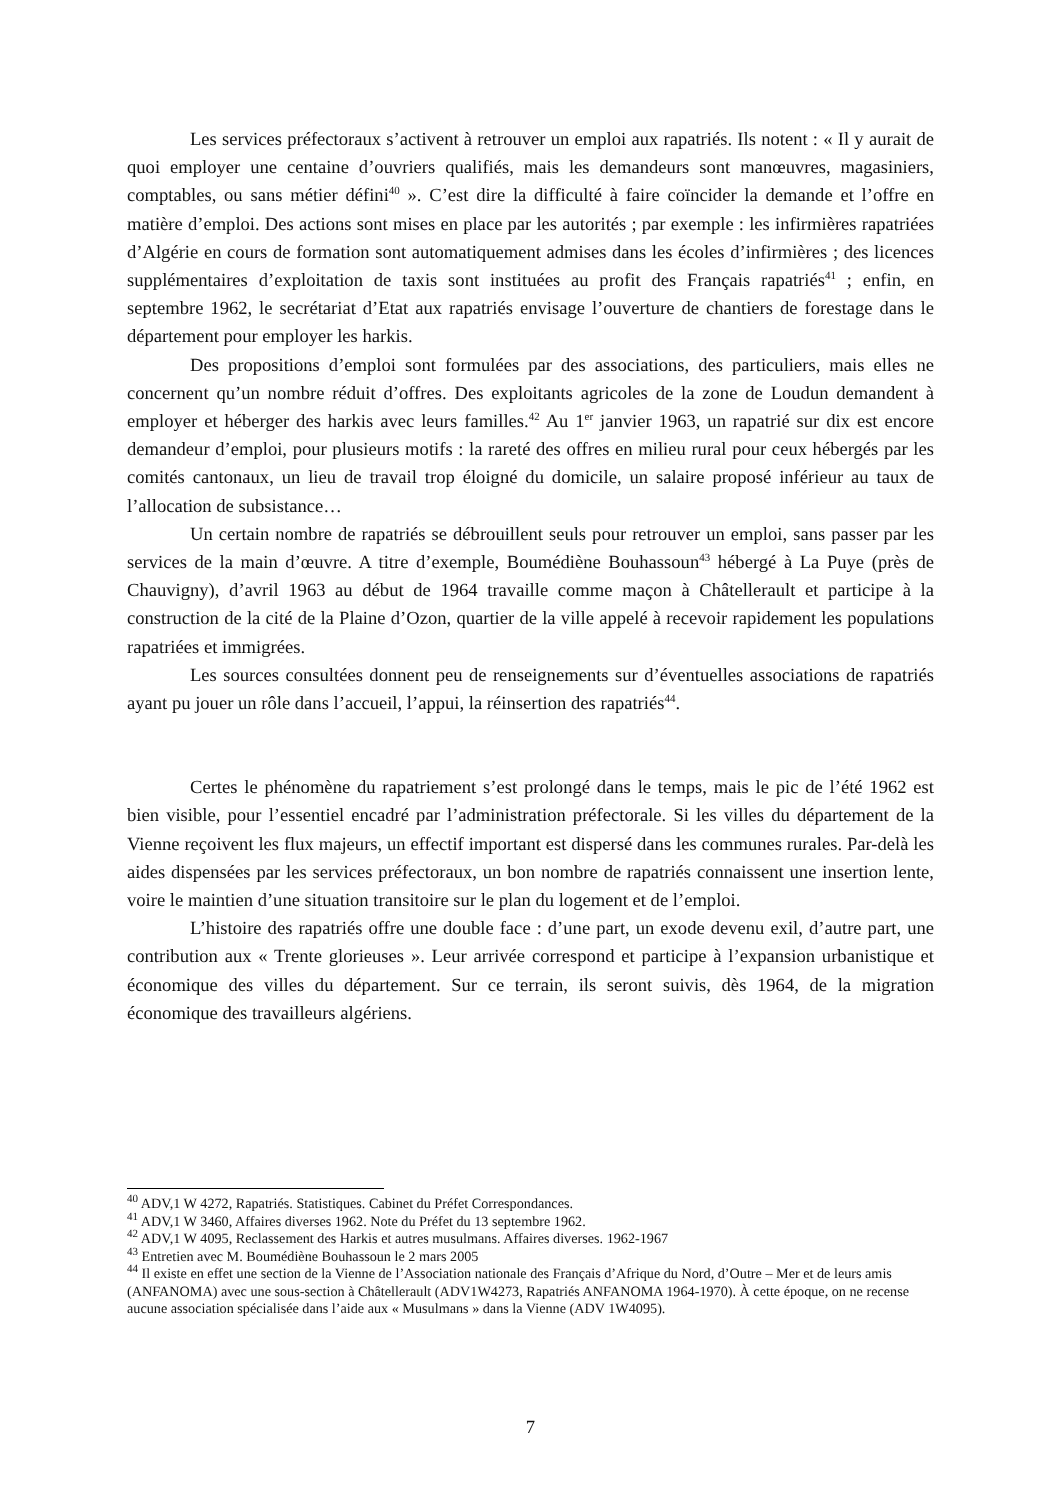Les services préfectoraux s’activent à retrouver un emploi aux rapatriés. Ils notent : « Il y aurait de quoi employer une centaine d’ouvriers qualifiés, mais les demandeurs sont manœuvres, magasiniers, comptables, ou sans métier défini<sup>40</sup> ». C’est dire la difficulté à faire coïncider la demande et l’offre en matière d’emploi. Des actions sont mises en place par les autorités ; par exemple : les infirmières rapatriées d’Algérie en cours de formation sont automatiquement admises dans les écoles d’infirmières ; des licences supplémentaires d’exploitation de taxis sont instituées au profit des Français rapatriés<sup>41</sup> ; enfin, en septembre 1962, le secrétariat d’Etat aux rapatriés envisage l’ouverture de chantiers de forestage dans le département pour employer les harkis.
Des propositions d’emploi sont formulées par des associations, des particuliers, mais elles ne concernent qu’un nombre réduit d’offres. Des exploitants agricoles de la zone de Loudun demandent à employer et héberger des harkis avec leurs familles.<sup>42</sup> Au 1<sup>er</sup> janvier 1963, un rapatrié sur dix est encore demandeur d’emploi, pour plusieurs motifs : la rareté des offres en milieu rural pour ceux hébergés par les comités cantonaux, un lieu de travail trop éloigné du domicile, un salaire proposé inférieur au taux de l’allocation de subsistance…
Un certain nombre de rapatriés se débrouillent seuls pour retrouver un emploi, sans passer par les services de la main d’œuvre. A titre d’exemple, Boumédiène Bouhassoun<sup>43</sup> hébergé à La Puye (près de Chauvigny), d’avril 1963 au début de 1964 travaille comme maçon à Châtellerault et participe à la construction de la cité de la Plaine d’Ozon, quartier de la ville appelé à recevoir rapidement les populations rapatriées et immigrées.
Les sources consultées donnent peu de renseignements sur d’éventuelles associations de rapatriés ayant pu jouer un rôle dans l’accueil, l’appui, la réinsertion des rapatriés<sup>44</sup>.
Certes le phénomène du rapatriement s’est prolongé dans le temps, mais le pic de l’été 1962 est bien visible, pour l’essentiel encadré par l’administration préfectorale. Si les villes du département de la Vienne reçoivent les flux majeurs, un effectif important est dispersé dans les communes rurales. Par-delà les aides dispensées par les services préfectoraux, un bon nombre de rapatriés connaissent une insertion lente, voire le maintien d’une situation transitoire sur le plan du logement et de l’emploi.
L’histoire des rapatriés offre une double face : d’une part, un exode devenu exil, d’autre part, une contribution aux « Trente glorieuses ». Leur arrivée correspond et participe à l’expansion urbanistique et économique des villes du département. Sur ce terrain, ils seront suivis, dès 1964, de la migration économique des travailleurs algériens.
<sup>40</sup> ADV,1 W 4272, Rapatriés. Statistiques. Cabinet du Préfet Correspondances.
<sup>41</sup> ADV,1 W 3460, Affaires diverses 1962. Note du Préfet du 13 septembre 1962.
<sup>42</sup> ADV,1 W 4095, Reclassement des Harkis et autres musulmans. Affaires diverses. 1962-1967
<sup>43</sup> Entretien avec M. Boumédiène Bouhassoun le 2 mars 2005
<sup>44</sup> Il existe en effet une section de la Vienne de l’Association nationale des Français d’Afrique du Nord, d’Outre – Mer et de leurs amis (ANFANOMA) avec une sous-section à Châtellerault (ADV1W4273, Rapatriés ANFANOMA 1964-1970). À cette époque, on ne recense aucune association spécialisée dans l’aide aux « Musulmans » dans la Vienne (ADV 1W4095).
7